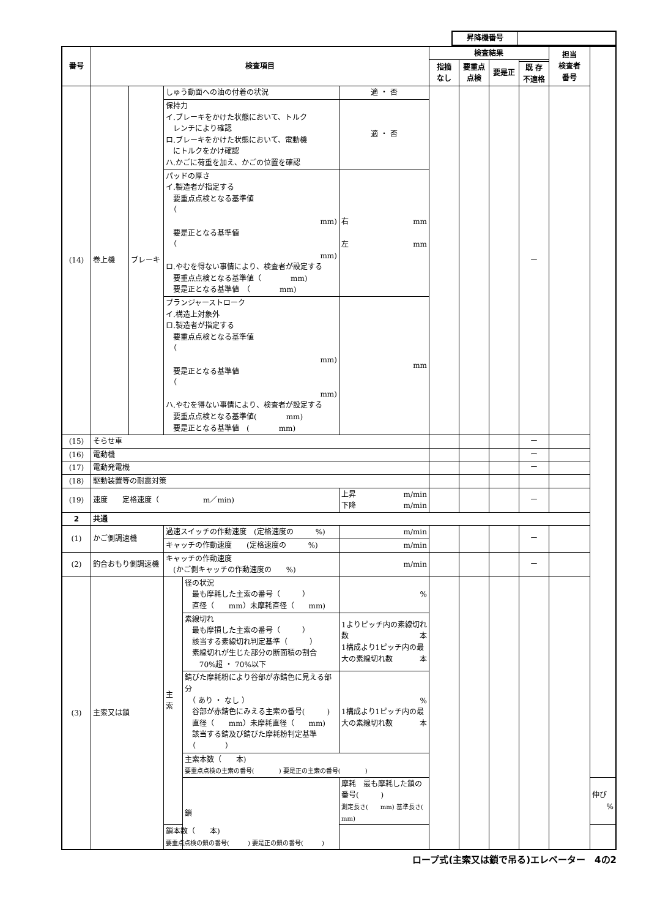| 昇降機番号 | |
| 番号 | 検査項目 | | | | | 検査結果 | | | | 担当 検査者 番号 | |
| --- | --- | --- | --- | --- | --- | --- | --- | --- | --- | --- | --- |
| | | | | | | 指摘 なし | 要重点 点検 | 要是正 | | | |
| | | | | | | | | | 既 存 不適格 | | |
| (14) | 巻上機 | ブレーキ | しゅう動面への油の付着の状況 | | 適 ・ 否 | | | | ー | | |
| | | | 保持力 イ.ブレーキをかけた状態において、トルク レンチにより確認 ロ.ブレーキをかけた状態において、電動機 にトルクをかけ確認 ハ.かごに荷重を加え、かごの位置を確認 | | 適 ・ 否 | | | | | | |
| | | | パッドの厚さ イ.製造者が指定する 要重点点検となる基準値 （ mm) 要是正となる基準値 （ mm) ロ.やむを得ない事情により、検査者が設定する 要重点点検となる基準値（ mm) 要是正となる基準値 （ mm) | | 右 mm 左 mm | | | | | | |
| | | | プランジャーストローク イ.構造上対象外 ロ.製造者が指定する 要重点点検となる基準値 （ mm) 要是正となる基準値 （ mm) ハ.やむを得ない事情により、検査者が設定する 要重点点検となる基準値( mm) 要是正となる基準値 ( mm) | | mm | | | | | | |
| (15) | そらせ車 | | | | | | | | ー | | |
| (16) | 電動機 | | | | | | | | ー | | |
| (17) | 電動発電機 | | | | | | | | ー | | |
| (18) | 駆動装置等の耐震対策 | | | | | | | | | | |
| (19) | 速度 定格速度（ m／min) | | | | 上昇 m/min 下降 m/min | | | | ー | | |
| 2 | 共通 | | | | | | | | | | |
| (1) | かご側調速機 | | 過速スイッチの作動速度 (定格速度の %) | | m/min | | | | ー | | |
| | | | キャッチの作動速度 (定格速度の %) | | m/min | | | | | | |
| (2) | 釣合おもり側調速機 | | キャッチの作動速度 (かご側キャッチの作動速度の %) | | m/min | | | | ー | | |
| (3) | 主索又は鎖 | | 主索 | 径の状況 最も摩耗した主索の番号（ ） 直径（ mm）未摩耗直径（ mm) | % | | | | | | |
| | | | | 素線切れ 最も摩損した主索の番号（ ） 該当する素線切れ判定基準（ ） 素線切れが生じた部分の断面積の割合 70%超 ・ 70%以下 | 1よりピッチ内の素線切れ数 本 1構成より1ピッチ内の最大の素線切れ数 本 | | | | | | |
| | | | | 錆びた摩耗粉により谷部が赤錆色に見える部分 （ あり ・ なし ） 谷部が赤錆色にみえる主索の番号( ) 直径（ mm）未摩耗直径（ mm) 該当する錆及び錆びた摩耗粉判定基準 （ ） | % 1構成より1ピッチ内の最大の素線切れ数 本 | | | | | | |
| | | | | 主索本数（ 本) 要重点点検の主索の番号( ) 要是正の主索の番号( ) | | | | | | | |
| | | | | 鎖 | 摩耗 最も摩耗した鎖の番号( ) 測定長さ( mm) 基準長さ( mm) | | | | | | 伸び % |
| | | | 鎖本数（ 本) 要重点点検の鎖の番号( ) 要是正の鎖の番号( ) | | | | | | | | |
ロープ式(主索又は鎖で吊る)エレベーター　4の2